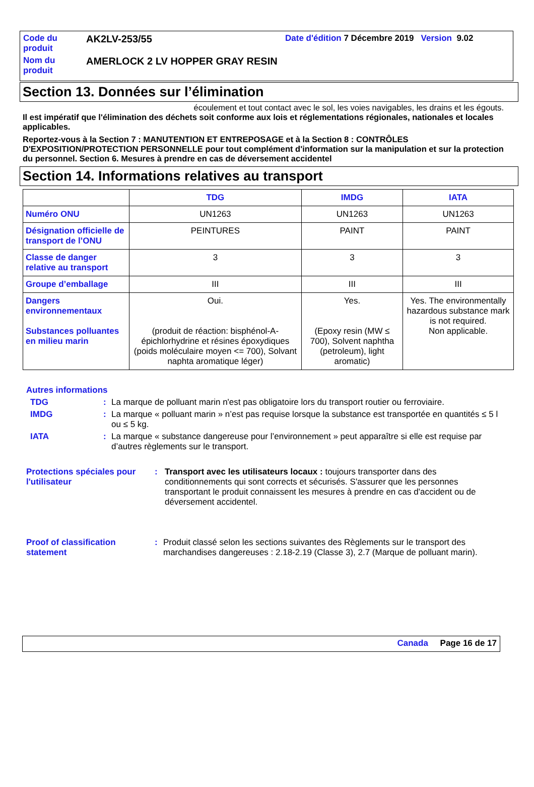Code du produit
AK2LV-253/55
Date d'édition 7 Décembre 2019 Version 9.02
Nom du produit
AMERLOCK 2 LV HOPPER GRAY RESIN
Section 13. Données sur l’élimination
écoulement et tout contact avec le sol, les voies navigables, les drains et les égouts.
Il est impératif que l'élimination des déchets soit conforme aux lois et réglementations régionales, nationales et locales applicables.
Reportez-vous à la Section 7 : MANUTENTION ET ENTREPOSAGE et à la Section 8 : CONTRÔLES D'EXPOSITION/PROTECTION PERSONNELLE pour tout complément d'information sur la manipulation et sur la protection du personnel. Section 6. Mesures à prendre en cas de déversement accidentel
Section 14. Informations relatives au transport
| | TDG | IMDG | IATA |
| --- | --- | --- | --- |
| Numéro ONU | UN1263 | UN1263 | UN1263 |
| Désignation officielle de transport de l’ONU | PEINTURES | PAINT | PAINT |
| Classe de danger relative au transport | 3 | 3 | 3 |
| Groupe d’emballage | III | III | III |
| Dangers environnementaux Substances polluantes en milieu marin | Oui. (produit de réaction: bisphénol-A-épichlorhydrine et résines époxydiques (poids moléculaire moyen <= 700), Solvant naphta aromatique léger) | Yes. (Epoxy resin (MW ≤ 700), Solvent naphtha (petroleum), light aromatic) | Yes. The environmentally hazardous substance mark is not required. Non applicable. |
Autres informations
TDG : La marque de polluant marin n'est pas obligatoire lors du transport routier ou ferroviaire.
IMDG : La marque « polluant marin » n’est pas requise lorsque la substance est transportée en quantités ≤ 5 l ou ≤ 5 kg.
IATA : La marque « substance dangereuse pour l’environnement » peut apparaître si elle est requise par d’autres règlements sur le transport.
Protections spéciales pour l'utilisateur
: Transport avec les utilisateurs locaux : toujours transporter dans des conditionnements qui sont corrects et sécurisés. S'assurer que les personnes transportant le produit connaissent les mesures à prendre en cas d'accident ou de déversement accidentel.
Proof of classification statement
: Produit classé selon les sections suivantes des Règlements sur le transport des marchandises dangereuses : 2.18-2.19 (Classe 3), 2.7 (Marque de polluant marin).
Canada Page 16 de 17